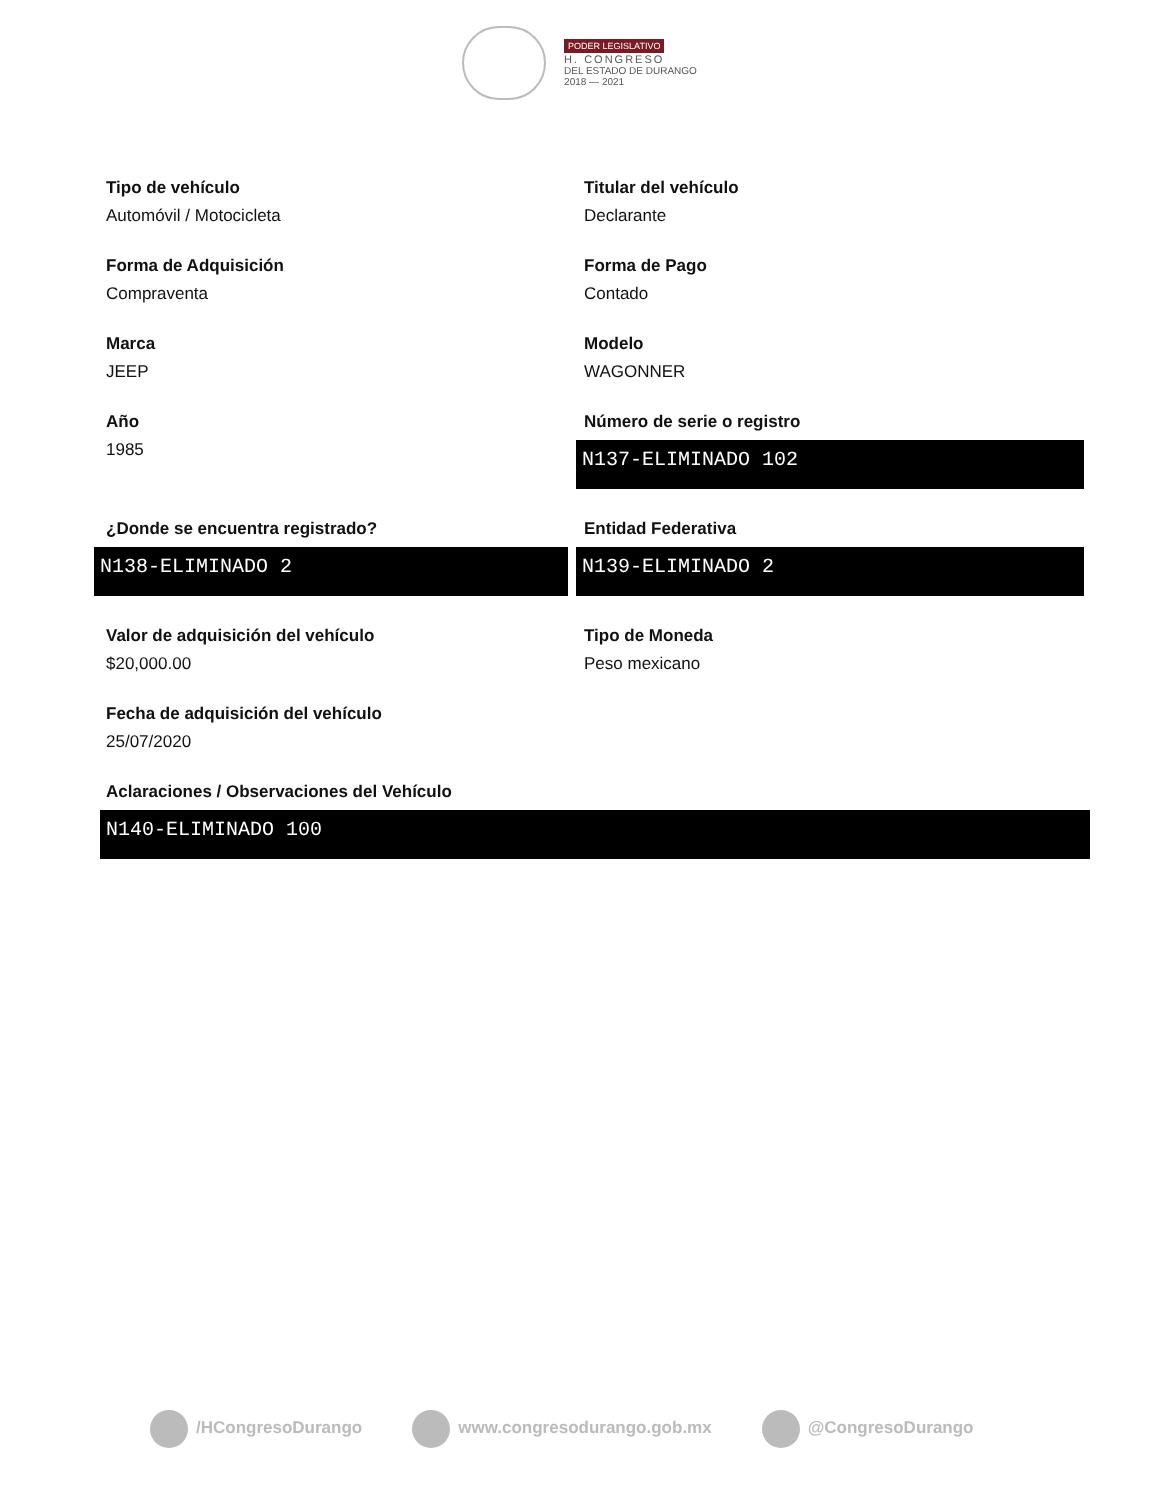PODER LEGISLATIVO
H. CONGRESO
DEL ESTADO DE DURANGO
2018 — 2021
Tipo de vehículo
Automóvil / Motocicleta
Titular del vehículo
Declarante
Forma de Adquisición
Compraventa
Forma de Pago
Contado
Marca
JEEP
Modelo
WAGONNER
Año
1985
Número de serie o registro
N137-ELIMINADO 102
¿Donde se encuentra registrado?
N138-ELIMINADO 2
Entidad Federativa
N139-ELIMINADO 2
Valor de adquisición del vehículo
$20,000.00
Tipo de Moneda
Peso mexicano
Fecha de adquisición del vehículo
25/07/2020
Aclaraciones / Observaciones del Vehículo
N140-ELIMINADO 100
/HCongresoDurango www.congresodurango.gob.mx @CongresoDurango